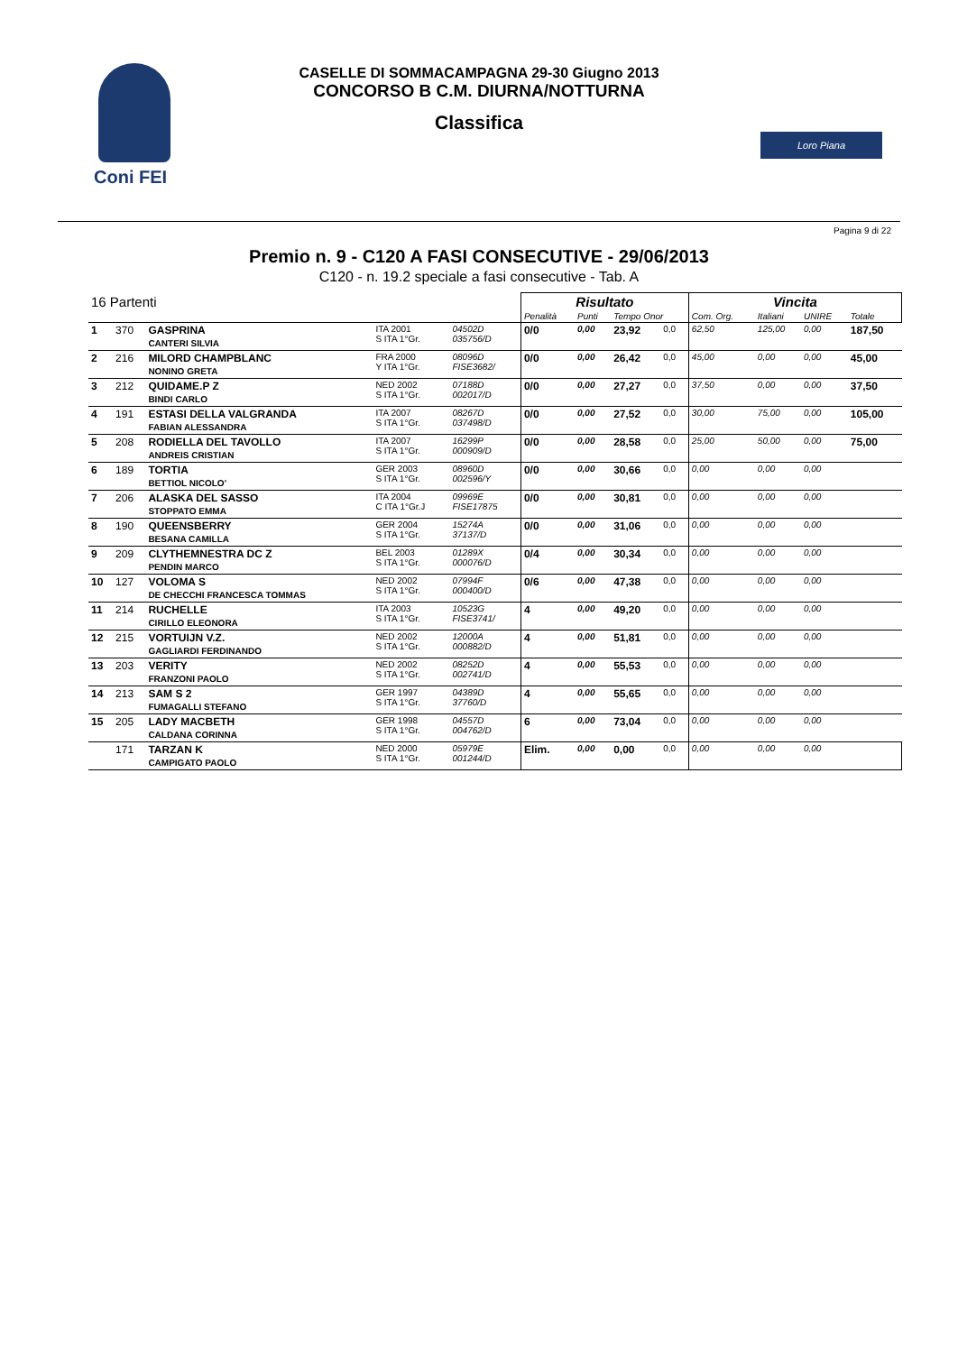Coni FEI
CASELLE DI SOMMACAMPAGNA 29-30 Giugno 2013
CONCORSO B C.M. DIURNA/NOTTURNA
Classifica
Loro Piana
Pagina 9 di 22
Premio n. 9 - C120 A FASI CONSECUTIVE - 29/06/2013
C120 - n. 19.2 speciale a fasi consecutive - Tab. A
| 16 Partenti | | | | | Risultato | | | | Vincita | | | |
| --- | --- | --- | --- | --- | --- | --- | --- | --- | --- | --- | --- | --- |
| | | | | | Penalità | Punti | Tempo Onor | | Com. Org. | Italiani | UNIRE | Totale |
| 1 | 370 | GASPRINA CANTERI SILVIA | ITA 2001 S ITA 1°Gr. | 04502D 035756/D | 0/0 | 0,00 | 23,92 | 0,0 | 62,50 | 125,00 | 0,00 | 187,50 |
| 2 | 216 | MILORD CHAMPBLANC NONINO GRETA | FRA 2000 Y ITA 1°Gr. | 08096D FISE3682/ | 0/0 | 0,00 | 26,42 | 0,0 | 45,00 | 0,00 | 0,00 | 45,00 |
| 3 | 212 | QUIDAME.P Z BINDI CARLO | NED 2002 S ITA 1°Gr. | 07188D 002017/D | 0/0 | 0,00 | 27,27 | 0,0 | 37,50 | 0,00 | 0,00 | 37,50 |
| 4 | 191 | ESTASI DELLA VALGRANDA FABIAN ALESSANDRA | ITA 2007 S ITA 1°Gr. | 08267D 037498/D | 0/0 | 0,00 | 27,52 | 0,0 | 30,00 | 75,00 | 0,00 | 105,00 |
| 5 | 208 | RODIELLA DEL TAVOLLO ANDREIS CRISTIAN | ITA 2007 S ITA 1°Gr. | 16299P 000909/D | 0/0 | 0,00 | 28,58 | 0,0 | 25,00 | 50,00 | 0,00 | 75,00 |
| 6 | 189 | TORTIA BETTIOL NICOLO' | GER 2003 S ITA 1°Gr. | 08960D 002596/Y | 0/0 | 0,00 | 30,66 | 0,0 | 0,00 | 0,00 | 0,00 | |
| 7 | 206 | ALASKA DEL SASSO STOPPATO EMMA | ITA 2004 C ITA 1°Gr.J | 09969E FISE17875 | 0/0 | 0,00 | 30,81 | 0,0 | 0,00 | 0,00 | 0,00 | |
| 8 | 190 | QUEENSBERRY BESANA CAMILLA | GER 2004 S ITA 1°Gr. | 15274A 37137/D | 0/0 | 0,00 | 31,06 | 0,0 | 0,00 | 0,00 | 0,00 | |
| 9 | 209 | CLYTHEMNESTRA DC Z PENDIN MARCO | BEL 2003 S ITA 1°Gr. | 01289X 000076/D | 0/4 | 0,00 | 30,34 | 0,0 | 0,00 | 0,00 | 0,00 | |
| 10 | 127 | VOLOMA S DE CHECCHI FRANCESCA TOMMAS | NED 2002 S ITA 1°Gr. | 07994F 000400/D | 0/6 | 0,00 | 47,38 | 0,0 | 0,00 | 0,00 | 0,00 | |
| 11 | 214 | RUCHELLE CIRILLO ELEONORA | ITA 2003 S ITA 1°Gr. | 10523G FISE3741/ | 4 | 0,00 | 49,20 | 0,0 | 0,00 | 0,00 | 0,00 | |
| 12 | 215 | VORTUIJN V.Z. GAGLIARDI FERDINANDO | NED 2002 S ITA 1°Gr. | 12000A 000882/D | 4 | 0,00 | 51,81 | 0,0 | 0,00 | 0,00 | 0,00 | |
| 13 | 203 | VERITY FRANZONI PAOLO | NED 2002 S ITA 1°Gr. | 08252D 002741/D | 4 | 0,00 | 55,53 | 0,0 | 0,00 | 0,00 | 0,00 | |
| 14 | 213 | SAM S 2 FUMAGALLI STEFANO | GER 1997 S ITA 1°Gr. | 04389D 37760/D | 4 | 0,00 | 55,65 | 0,0 | 0,00 | 0,00 | 0,00 | |
| 15 | 205 | LADY MACBETH CALDANA CORINNA | GER 1998 S ITA 1°Gr. | 04557D 004762/D | 6 | 0,00 | 73,04 | 0,0 | 0,00 | 0,00 | 0,00 | |
| | 171 | TARZAN K CAMPIGATO PAOLO | NED 2000 S ITA 1°Gr. | 05979E 001244/D | Elim. | 0,00 | 0,00 | 0,0 | 0,00 | 0,00 | 0,00 | |